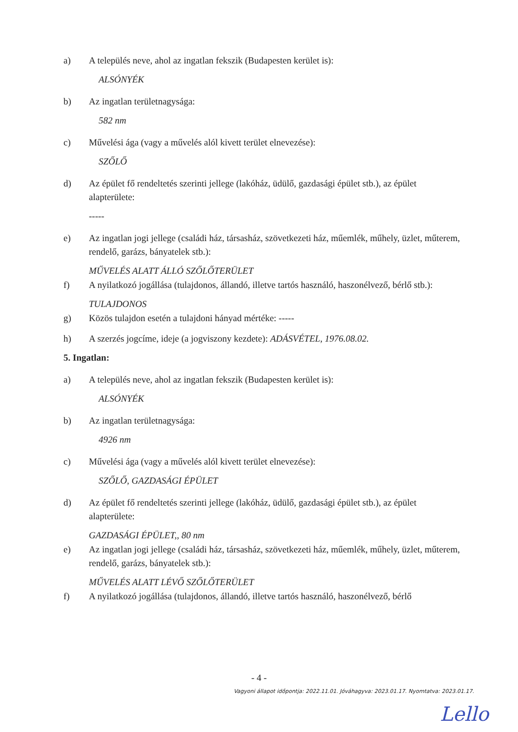a) A település neve, ahol az ingatlan fekszik (Budapesten kerület is):
ALSÓNYÉK
b) Az ingatlan területnagysága:
582 nm
c) Művelési ága (vagy a művelés alól kivett terület elnevezése):
SZŐLŐ
d) Az épület fő rendeltetés szerinti jellege (lakóház, üdülő, gazdasági épület stb.), az épület alapterülete:
-----
e) Az ingatlan jogi jellege (családi ház, társasház, szövetkezeti ház, műemlék, műhely, üzlet, műterem, rendelő, garázs, bányatelek stb.):
MŰVELÉS ALATT ÁLLÓ SZŐLŐTERÜLET
f) A nyilatkozó jogállása (tulajdonos, állandó, illetve tartós használó, haszonélvező, bérlő stb.):
TULAJDONOS
g) Közös tulajdon esetén a tulajdoni hányad mértéke: -----
h) A szerzés jogcíme, ideje (a jogviszony kezdete): ADÁSVÉTEL, 1976.08.02.
5. Ingatlan:
a) A település neve, ahol az ingatlan fekszik (Budapesten kerület is):
ALSÓNYÉK
b) Az ingatlan területnagysága:
4926 nm
c) Művelési ága (vagy a művelés alól kivett terület elnevezése):
SZŐLŐ, GAZDASÁGI ÉPÜLET
d) Az épület fő rendeltetés szerinti jellege (lakóház, üdülő, gazdasági épület stb.), az épület alapterülete:
GAZDASÁGI ÉPÜLET,, 80 nm
e) Az ingatlan jogi jellege (családi ház, társasház, szövetkezeti ház, műemlék, műhely, üzlet, műterem, rendelő, garázs, bányatelek stb.):
MŰVELÉS ALATT LÉVŐ SZŐLŐTERÜLET
f) A nyilatkozó jogállása (tulajdonos, állandó, illetve tartós használó, haszonélvező, bérlő
- 4 -
Vagyoni állapot időpontja: 2022.11.01. Jóváhagyva: 2023.01.17. Nyomtatva: 2023.01.17.
Lello